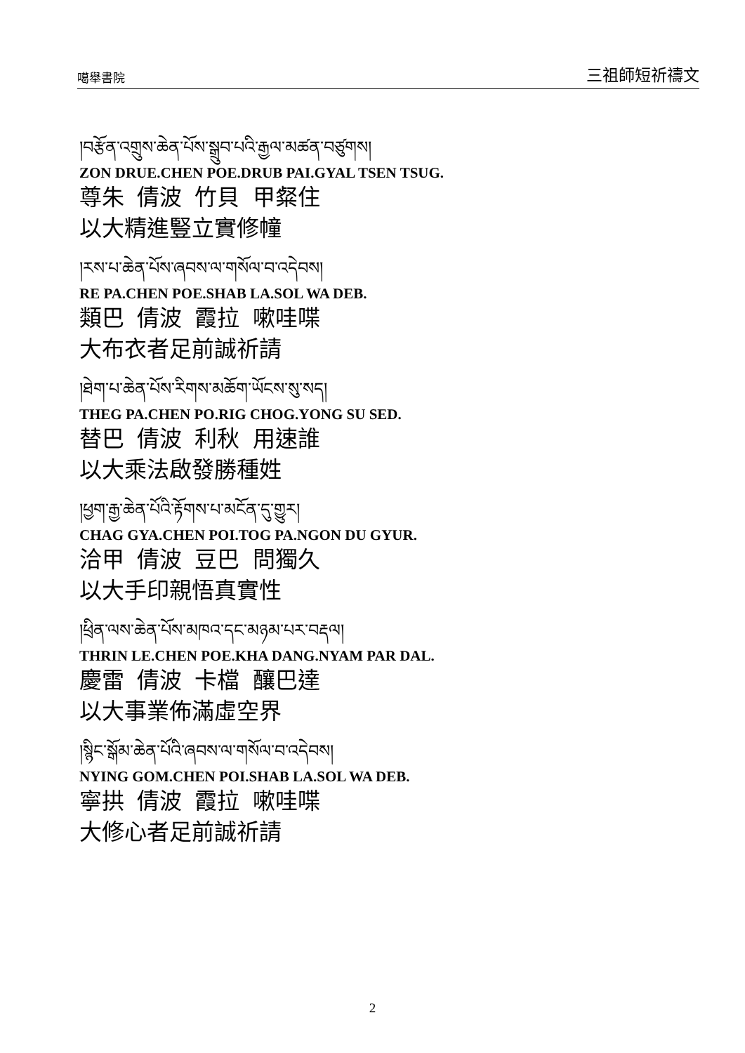噶舉書院 三祖師短祈禱文
།བརྩོན་འགྲུས་ཆེན་པོས་སྒྲུབ་པའི་རྒྱལ་མཚན་བཙུགས།
ZON DRUE.CHEN POE.DRUB PAI.GYAL TSEN TSUG.
尊朱 倩波 竹貝 甲粲住
以大精進豎立實修幢
།རས་པ་ཆེན་པོས་ཞབས་ལ་གསོལ་བ་འདེབས།
RE PA.CHEN POE.SHAB LA.SOL WA DEB.
類巴 倩波 霞拉 嗽哇喋
大布衣者足前誠祈請
།ཐེག་པ་ཆེན་པོས་རིགས་མཆོག་ཡོངས་སུ་སད།
THEG PA.CHEN PO.RIG CHOG.YONG SU SED.
替巴 倩波 利秋 用速誰
以大乘法啟發勝種姓
།ཕྱག་རྒྱ་ཆེན་པོའི་རྟོགས་པ་མངོན་དུ་གྱུར།
CHAG GYA.CHEN POI.TOG PA.NGON DU GYUR.
洽甲 倩波 豆巴 問獨久
以大手印親悟真實性
།ཕྲིན་ལས་ཆེན་པོས་མཁའ་དང་མཉམ་པར་བརྡལ།
THRIN LE.CHEN POE.KHA DANG.NYAM PAR DAL.
慶雷 倩波 卡檔 釀巴達
以大事業佈滿虛空界
།སྙིང་སྒོམ་ཆེན་པོའི་ཞབས་ལ་གསོལ་བ་འདེབས།
NYING GOM.CHEN POI.SHAB LA.SOL WA DEB.
寧拱 倩波 霞拉 嗽哇喋
大修心者足前誠祈請
2